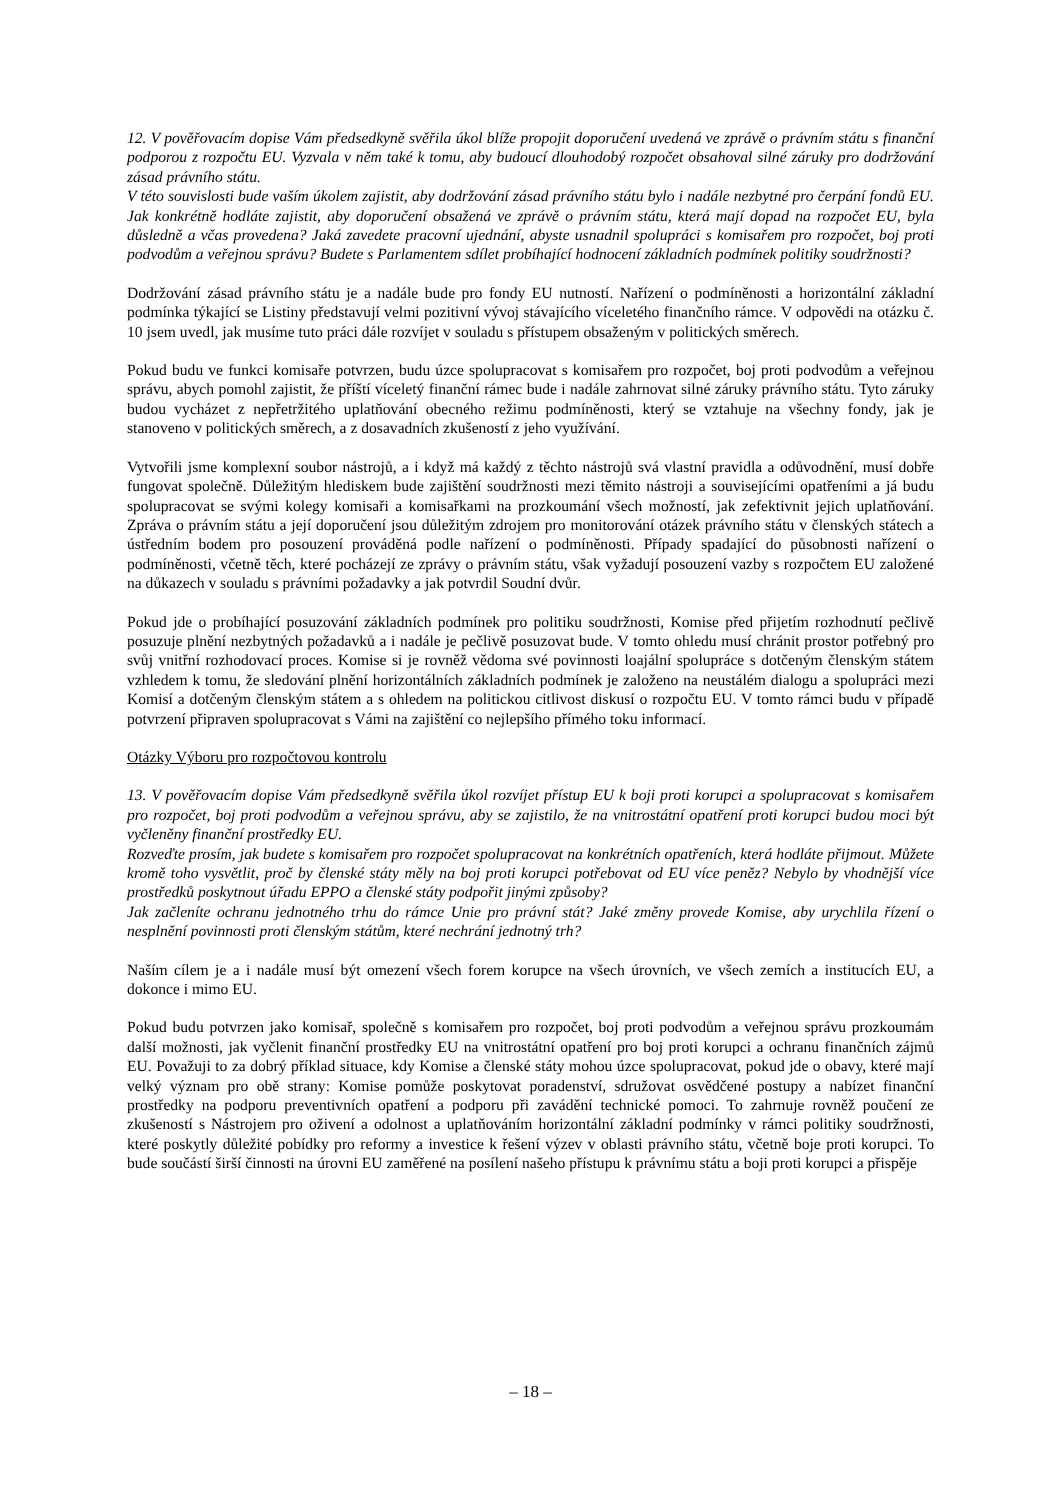12. V pověřovacím dopise Vám předsedkyně svěřila úkol blíže propojit doporučení uvedená ve zprávě o právním státu s finanční podporou z rozpočtu EU. Vyzvala v něm také k tomu, aby budoucí dlouhodobý rozpočet obsahoval silné záruky pro dodržování zásad právního státu.
V této souvislosti bude vaším úkolem zajistit, aby dodržování zásad právního státu bylo i nadále nezbytné pro čerpání fondů EU. Jak konkrétně hodláte zajistit, aby doporučení obsažená ve zprávě o právním státu, která mají dopad na rozpočet EU, byla důsledně a včas provedena? Jaká zavedete pracovní ujednání, abyste usnadnil spolupráci s komisařem pro rozpočet, boj proti podvodům a veřejnou správu? Budete s Parlamentem sdílet probíhající hodnocení základních podmínek politiky soudržnosti?
Dodržování zásad právního státu je a nadále bude pro fondy EU nutností. Nařízení o podmíněnosti a horizontální základní podmínka týkající se Listiny představují velmi pozitivní vývoj stávajícího víceletého finančního rámce. V odpovědi na otázku č. 10 jsem uvedl, jak musíme tuto práci dále rozvíjet v souladu s přístupem obsaženým v politických směrech.
Pokud budu ve funkci komisaře potvrzen, budu úzce spolupracovat s komisařem pro rozpočet, boj proti podvodům a veřejnou správu, abych pomohl zajistit, že příští víceletý finanční rámec bude i nadále zahrnovat silné záruky právního státu. Tyto záruky budou vycházet z nepřetržitého uplatňování obecného režimu podmíněnosti, který se vztahuje na všechny fondy, jak je stanoveno v politických směrech, a z dosavadních zkušeností z jeho využívání.
Vytvořili jsme komplexní soubor nástrojů, a i když má každý z těchto nástrojů svá vlastní pravidla a odůvodnění, musí dobře fungovat společně. Důležitým hlediskem bude zajištění soudržnosti mezi těmito nástroji a souvisejícími opatřeními a já budu spolupracovat se svými kolegy komisaři a komisařkami na prozkoumání všech možností, jak zefektivnit jejich uplatňování. Zpráva o právním státu a její doporučení jsou důležitým zdrojem pro monitorování otázek právního státu v členských státech a ústředním bodem pro posouzení prováděná podle nařízení o podmíněnosti. Případy spadající do působnosti nařízení o podmíněnosti, včetně těch, které pocházejí ze zprávy o právním státu, však vyžadují posouzení vazby s rozpočtem EU založené na důkazech v souladu s právními požadavky a jak potvrdil Soudní dvůr.
Pokud jde o probíhající posuzování základních podmínek pro politiku soudržnosti, Komise před přijetím rozhodnutí pečlivě posuzuje plnění nezbytných požadavků a i nadále je pečlivě posuzovat bude. V tomto ohledu musí chránit prostor potřebný pro svůj vnitřní rozhodovací proces. Komise si je rovněž vědoma své povinnosti loajální spolupráce s dotčeným členským státem vzhledem k tomu, že sledování plnění horizontálních základních podmínek je založeno na neustálém dialogu a spolupráci mezi Komisí a dotčeným členským státem a s ohledem na politickou citlivost diskusí o rozpočtu EU. V tomto rámci budu v případě potvrzení připraven spolupracovat s Vámi na zajištění co nejlepšího přímého toku informací.
Otázky Výboru pro rozpočtovou kontrolu
13. V pověřovacím dopise Vám předsedkyně svěřila úkol rozvíjet přístup EU k boji proti korupci a spolupracovat s komisařem pro rozpočet, boj proti podvodům a veřejnou správu, aby se zajistilo, že na vnitrostátní opatření proti korupci budou moci být vyčleněny finanční prostředky EU.
Rozveďte prosím, jak budete s komisařem pro rozpočet spolupracovat na konkrétních opatřeních, která hodláte přijmout. Můžete kromě toho vysvětlit, proč by členské státy měly na boj proti korupci potřebovat od EU více peněz? Nebylo by vhodnější více prostředků poskytnout úřadu EPPO a členské státy podpořit jinými způsoby?
Jak začleníte ochranu jednotného trhu do rámce Unie pro právní stát? Jaké změny provede Komise, aby urychlila řízení o nesplnění povinnosti proti členským státům, které nechrání jednotný trh?
Naším cílem je a i nadále musí být omezení všech forem korupce na všech úrovních, ve všech zemích a institucích EU, a dokonce i mimo EU.
Pokud budu potvrzen jako komisař, společně s komisařem pro rozpočet, boj proti podvodům a veřejnou správu prozkoumám další možnosti, jak vyčlenit finanční prostředky EU na vnitrostátní opatření pro boj proti korupci a ochranu finančních zájmů EU. Považuji to za dobrý příklad situace, kdy Komise a členské státy mohou úzce spolupracovat, pokud jde o obavy, které mají velký význam pro obě strany: Komise pomůže poskytovat poradenství, sdružovat osvědčené postupy a nabízet finanční prostředky na podporu preventivních opatření a podporu při zavádění technické pomoci. To zahrnuje rovněž poučení ze zkušeností s Nástrojem pro oživení a odolnost a uplatňováním horizontální základní podmínky v rámci politiky soudržnosti, které poskytly důležité pobídky pro reformy a investice k řešení výzev v oblasti právního státu, včetně boje proti korupci. To bude součástí širší činnosti na úrovni EU zaměřené na posílení našeho přístupu k právnímu státu a boji proti korupci a přispěje
– 18 –